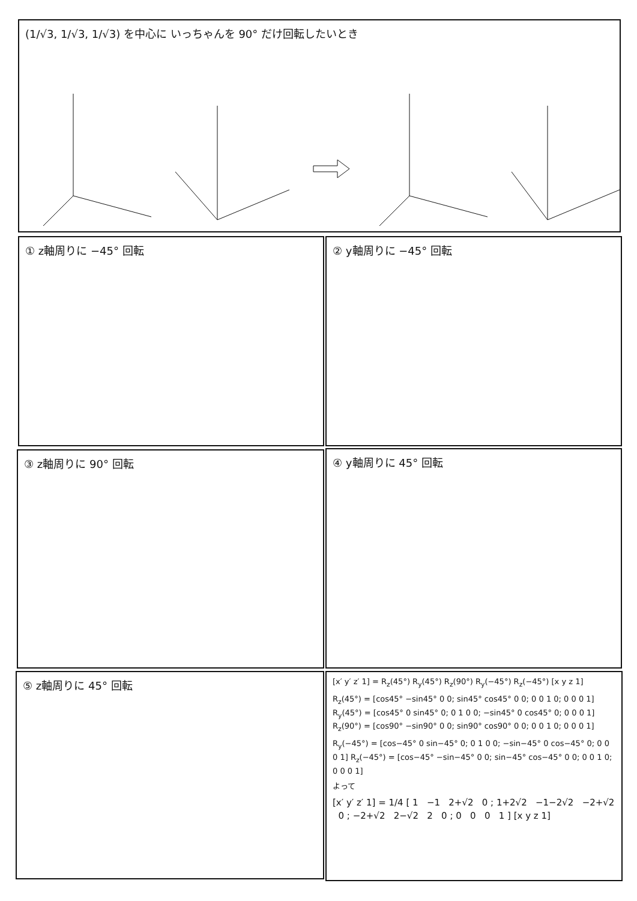(1/√3, 1/√3, 1/√3) を中心に いっちゃんを 90° だけ回転したいとき
① z軸周りに −45° 回転 ② y軸周りに −45° 回転
③ z軸周りに 90° 回転 ④ y軸周りに 45° 回転
⑤ z軸周りに 45° 回転
[x′ y′ z′ 1] = R<sub>z</sub>(45°) R<sub>y</sub>(45°) R<sub>z</sub>(90°) R<sub>y</sub>(−45°) R<sub>z</sub>(−45°) [x y z 1]
R<sub>z</sub>(45°) = [cos45° −sin45° 0 0; sin45° cos45° 0 0; 0 0 1 0; 0 0 0 1] R<sub>y</sub>(45°) = [cos45° 0 sin45° 0; 0 1 0 0; −sin45° 0 cos45° 0; 0 0 0 1] R<sub>z</sub>(90°) = [cos90° −sin90° 0 0; sin90° cos90° 0 0; 0 0 1 0; 0 0 0 1]
R<sub>y</sub>(−45°) = [cos−45° 0 sin−45° 0; 0 1 0 0; −sin−45° 0 cos−45° 0; 0 0 0 1] R<sub>z</sub>(−45°) = [cos−45° −sin−45° 0 0; sin−45° cos−45° 0 0; 0 0 1 0; 0 0 0 1]
よって
[x′ y′ z′ 1] = 1/4 [ 1 −1 2+√2 0 ; 1+2√2 −1−2√2 −2+√2 0 ; −2+√2 2−√2 2 0 ; 0 0 0 1 ] [x y z 1]